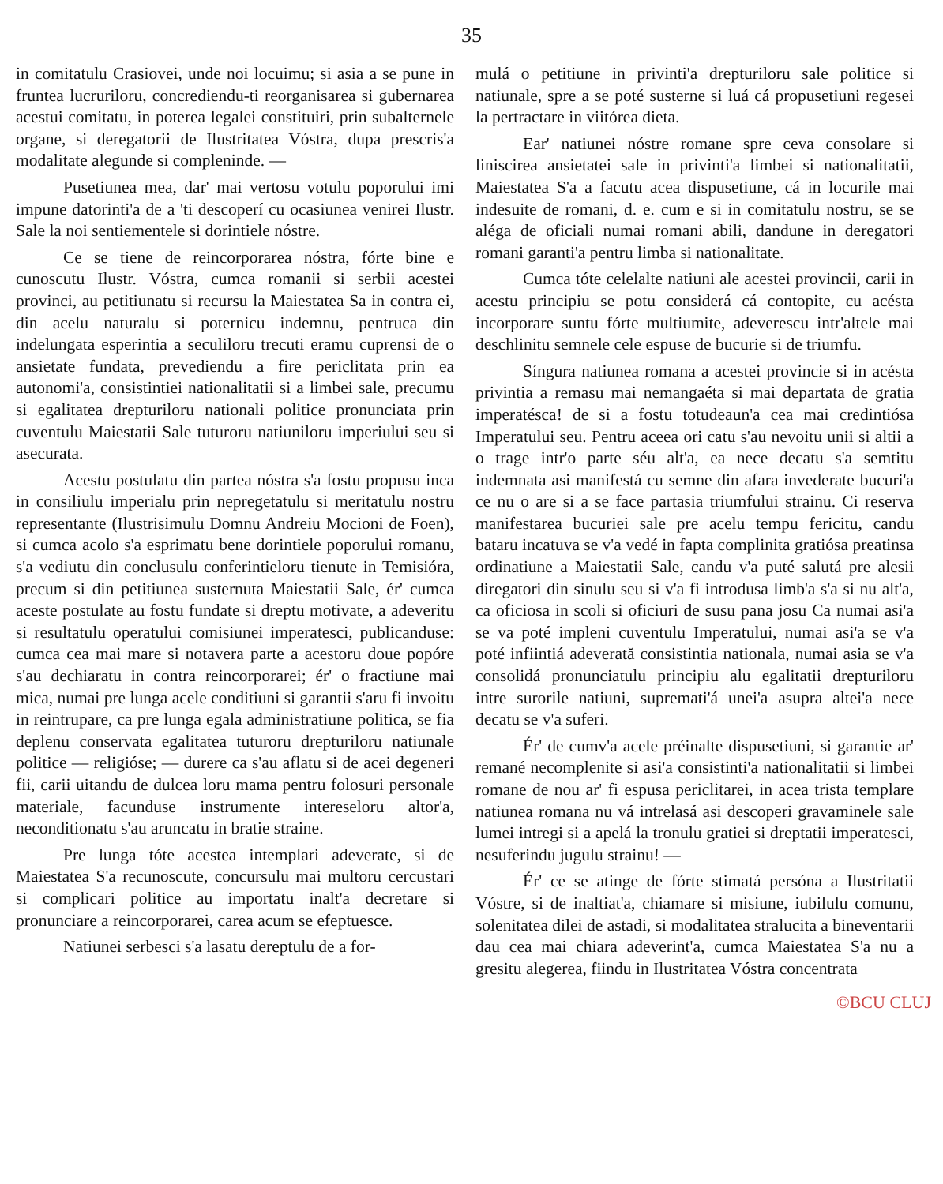35
in comitatulu Crasiovei, unde noi locuimu; si asia a se pune in fruntea lucruriloru, concrediendu-ti reorganisarea si gubernarea acestui comitatu, in poterea legalei constituiri, prin subalternele organe, si deregatorii de Ilustritatea Vóstra, dupa prescris'a modalitate alegunde si compleninde. —
Pusetiunea mea, dar' mai vertosu votulu poporului imi impune datorinti'a de a 'ti descoperí cu ocasiunea venirei Ilustr. Sale la noi sentiementele si dorintiele nóstre.
Ce se tiene de reincorporarea nóstra, fórte bine e cunoscutu Ilustr. Vóstra, cumca romanii si serbii acestei provinci, au petitiunatu si recursu la Maiestatea Sa in contra ei, din acelu naturalu si poternicu indemnu, pentruca din indelungata esperintia a seculiloru trecuti eramu cuprensi de o ansietate fundata, prevediendu a fire periclitata prin ea autonomi'a, consistintiei nationalitatii si a limbei sale, precumu si egalitatea drepturiloru nationali politice pronunciata prin cuventulu Maiestatii Sale tuturoru natiuniloru imperiului seu si asecurata.
Acestu postulatu din partea nóstra s'a fostu propusu inca in consiliulu imperialu prin nepregetatulu si meritatulu nostru representante (Ilustrisimulu Domnu Andreiu Mocioni de Foen), si cumca acolo s'a esprimatu bene dorintiele poporului romanu, s'a vediutu din conclusulu conferintieloru tienute in Temisióra, precum si din petitiunea susternuta Maiestatii Sale, ér' cumca aceste postulate au fostu fundate si dreptu motivate, a adeveritu si resultatulu operatului comisiunei imperatesci, publicanduse: cumca cea mai mare si notavera parte a acestoru doue popóre s'au dechiaratu in contra reincorporarei; ér' o fractiune mai mica, numai pre lunga acele conditiuni si garantii s'aru fi invoitu in reintrupare, ca pre lunga egala administratiune politica, se fia deplenu conservata egalitatea tuturoru drepturiloru natiunale politice — religióse; — durere ca s'au aflatu si de acei degeneri fii, carii uitandu de dulcea loru mama pentru folosuri personale materiale, facunduse instrumente intereseloru altor'a, neconditionatu s'au aruncatu in bratie straine.
Pre lunga tóte acestea intemplari adeverate, si de Maiestatea S'a recunoscute, concursulu mai multoru cercustari si complicari politice au importatu inalt'a decretare si pronunciare a reincorporarei, carea acum se efeptuesce.
Natiunei serbesci s'a lasatu dereptulu de a for-
mulá o petitiune in privinti'a drepturiloru sale politice si natiunale, spre a se poté susterne si luá cá propusetiuni regesei la pertractare in viitórea dieta.
Ear' natiunei nóstre romane spre ceva consolare si liniscirea ansietatei sale in privinti'a limbei si nationalitatii, Maiestatea S'a a facutu acea dispusetiune, cá in locurile mai indesuite de romani, d. e. cum e si in comitatulu nostru, se se aléga de oficiali numai romani abili, dandune in deregatori romani garanti'a pentru limba si nationalitate.
Cumca tóte celelalte natiuni ale acestei provincii, carii in acestu principiu se potu considerá cá contopite, cu acésta incorporare suntu fórte multiumite, adeverescu intr'altele mai deschlinitu semnele cele espuse de bucurie si de triumfu.
Síngura natiunea romana a acestei provincie si in acésta privintia a remasu mai nemangaéta si mai departata de gratia imperatésca! de si a fostu totudeaun'a cea mai credintiósa Imperatului seu. Pentru aceea ori catu s'au nevoitu unii si altii a o trage intr'o parte séu alt'a, ea nece decatu s'a semtitu indemnata asi manifestá cu semne din afara invederate bucuri'a ce nu o are si a se face partasia triumfului strainu. Ci reserva manifestarea bucuriei sale pre acelu tempu fericitu, candu bataru incatuva se v'a vedé in fapta complinita gratiósa preatinsa ordinatiune a Maiestatii Sale, candu v'a puté salutá pre alesii diregatori din sinulu seu si v'a fi introdusa limb'a s'a si nu alt'a, ca oficiosa in scoli si oficiuri de susu pana josu Ca numai asi'a se va poté impleni cuventulu Imperatului, numai asi'a se v'a poté infiintiá adeverată consistintia nationala, numai asia se v'a consolidá pronunciatulu principiu alu egalitatii drepturiloru intre surorile natiuni, supremati'á unei'a asupra altei'a nece decatu se v'a suferi.
Ér' de cumv'a acele préinalte dispusetiuni, si garantie ar' remané necomplenite si asi'a consistinti'a nationalitatii si limbei romane de nou ar' fi espusa periclitarei, in acea trista templare natiunea romana nu vá intrelasá asi descoperi gravaminele sale lumei intregi si a apelá la tronulu gratiei si dreptatii imperatesci, nesuferindu jugulu strainu! —
Ér' ce se atinge de fórte stimatá persóna a Ilustritatii Vóstre, si de inaltiat'a, chiamare si misiune, iubilulu comunu, solenitatea dilei de astadi, si modalitatea stralucita a bineventarii dau cea mai chiara adeverint'a, cumca Maiestatea S'a nu a gresitu alegerea, fiindu in Ilustritatea Vóstra concentrata
©BCU CLUJ